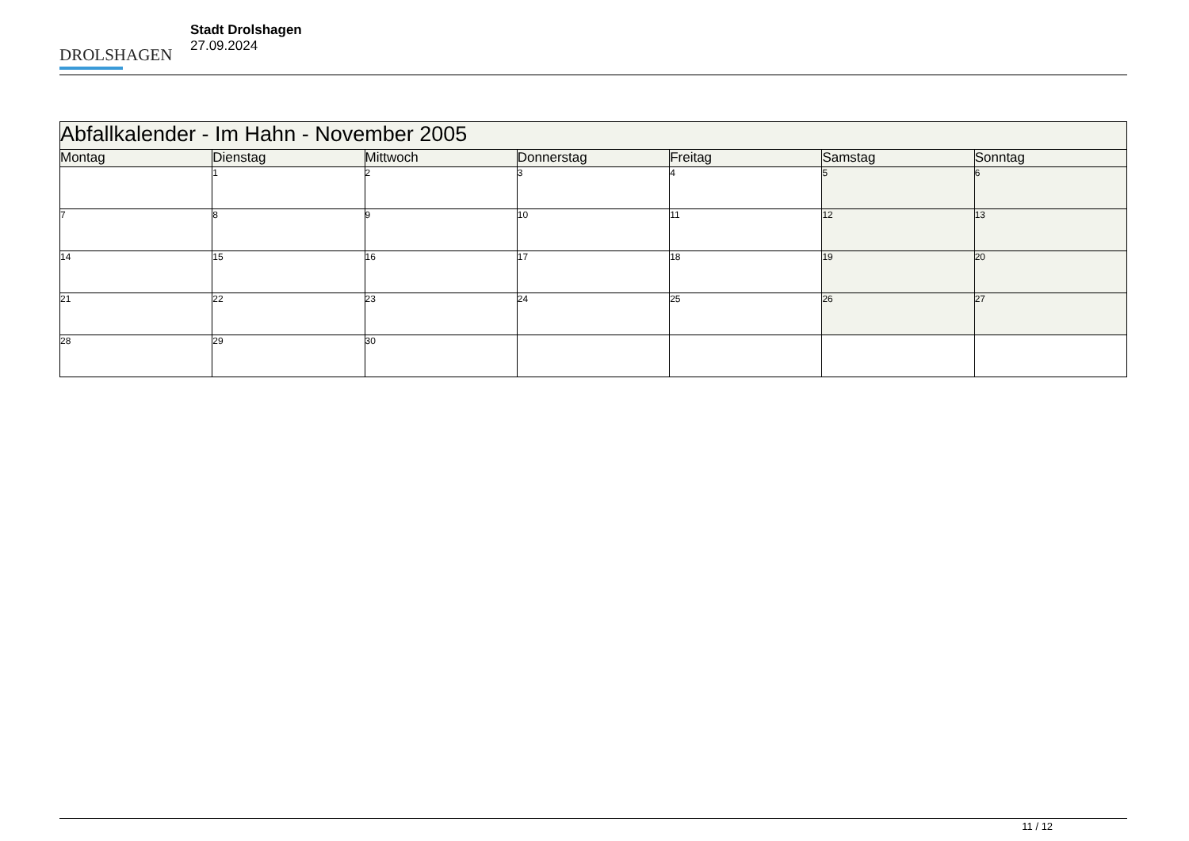DROLSHAGEN
Stadt Drolshagen
27.09.2024
| Abfallkalender - Im Hahn - November 2005 | | | | | | |
| --- | --- | --- | --- | --- | --- | --- |
| Montag | Dienstag | Mittwoch | Donnerstag | Freitag | Samstag | Sonntag |
| | 1 | 2 | 3 | 4 | 5 | 6 |
| 7 | 8 | 9 | 10 | 11 | 12 | 13 |
| 14 | 15 | 16 | 17 | 18 | 19 | 20 |
| 21 | 22 | 23 | 24 | 25 | 26 | 27 |
| 28 | 29 | 30 | | | | |
11 / 12